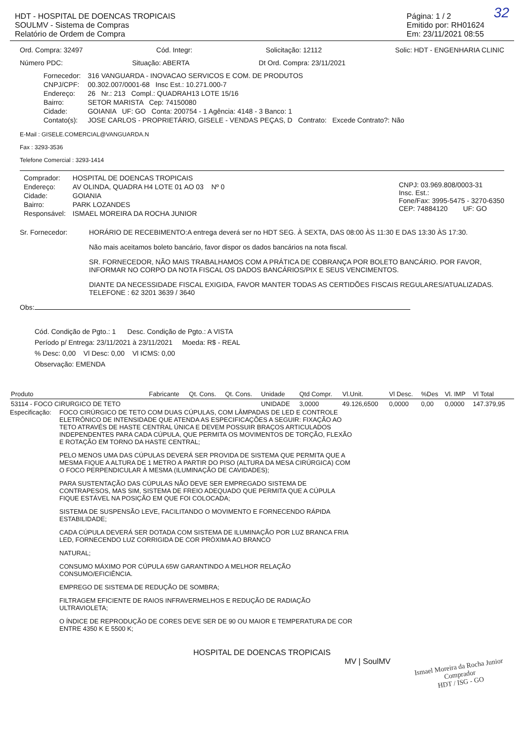32
HDT - HOSPITAL DE DOENCAS TROPICAIS
SOULMV - Sistema de Compras
Relatório de Ordem de Compra
Página: 1 / 2
Emitido por: RH01624
Em: 23/11/2021 08:55
Ord. Compra: 32497 Cód. Integr: Solicitação: 12112 Solic: HDT - ENGENHARIA CLINIC
Número PDC: Situação: ABERTA Dt Ord. Compra: 23/11/2021
| Fornecedor: | 316 VANGUARDA - INOVACAO SERVICOS E COM. DE PRODUTOS |
| CNPJ/CPF: | 00.302.007/0001-68 Insc Est.: 10.271.000-7 |
| Endereço: | 26 Nr.: 213 Compl.: QUADRAH13 LOTE 15/16 |
| Bairro: | SETOR MARISTA Cep: 74150080 |
| Cidade: | GOIANIA UF: GO Conta: 200754 - 1 Agência: 4148 - 3 Banco: 1 |
| Contato(s): | JOSE CARLOS - PROPRIETÁRIO, GISELE - VENDAS PEÇAS, D Contrato: Excede Contrato?: Não |
E-Mail : GISELE.COMERCIAL@VANGUARDA.N
Fax : 3293-3536
Telefone Comercial : 3293-1414
| Comprador: | HOSPITAL DE DOENCAS TROPICAIS |
| Endereço: | AV OLINDA, QUADRA H4 LOTE 01 AO 03 Nº 0 |
| Cidade: | GOIANIA |
| Bairro: | PARK LOZANDES |
| Responsável: | ISMAEL MOREIRA DA ROCHA JUNIOR |
CNPJ: 03.969.808/0003-31
Insc. Est.:
Fone/Fax: 3995-5475 - 3270-6350
CEP: 74884120 UF: GO
Sr. Fornecedor: HORÁRIO DE RECEBIMENTO:A entrega deverá ser no HDT SEG. À SEXTA, DAS 08:00 ÀS 11:30 E DAS 13:30 ÀS 17:30.
Não mais aceitamos boleto bancário, favor dispor os dados bancários na nota fiscal.
SR. FORNECEDOR, NÃO MAIS TRABALHAMOS COM A PRÁTICA DE COBRANÇA POR BOLETO BANCÁRIO. POR FAVOR, INFORMAR NO CORPO DA NOTA FISCAL OS DADOS BANCÁRIOS/PIX E SEUS VENCIMENTOS.
DIANTE DA NECESSIDADE FISCAL EXIGIDA, FAVOR MANTER TODAS AS CERTIDÕES FISCAIS REGULARES/ATUALIZADAS.
TELEFONE : 62 3201 3639 / 3640
Obs:
Cód. Condição de Pgto.: 1 Desc. Condição de Pgto.: A VISTA
Período p/ Entrega: 23/11/2021 à 23/11/2021 Moeda: R$ - REAL
% Desc: 0,00 Vl Desc: 0,00 Vl ICMS: 0,00
Observação: EMENDA
| Produto | Fabricante | Qt. Cons. | Qt. Cons. | Unidade | Qtd Compr. | Vl.Unit. | Vl Desc. | %Des | Vl. IMP | Vl Total |
| --- | --- | --- | --- | --- | --- | --- | --- | --- | --- | --- |
| 53114 - FOCO CIRURGICO DE TETO | | | | UNIDADE | 3,0000 | 49.126,6500 | 0,0000 | 0,00 | 0,0000 | 147.379,95 |
Especificação:
FOCO CIRÚRGICO DE TETO COM DUAS CÚPULAS, COM LÂMPADAS DE LED E CONTROLE ELETRÔNICO DE INTENSIDADE QUE ATENDA AS ESPECIFICAÇÕES A SEGUIR: FIXAÇÃO AO TETO ATRAVÉS DE HASTE CENTRAL ÚNICA E DEVEM POSSUIR BRAÇOS ARTICULADOS INDEPENDENTES PARA CADA CÚPULA, QUE PERMITA OS MOVIMENTOS DE TORÇÃO, FLEXÃO E ROTAÇÃO EM TORNO DA HASTE CENTRAL;
PELO MENOS UMA DAS CÚPULAS DEVERÁ SER PROVIDA DE SISTEMA QUE PERMITA QUE A MESMA FIQUE A ALTURA DE 1 METRO A PARTIR DO PISO (ALTURA DA MESA CIRÚRGICA) COM O FOCO PERPENDICULAR À MESMA (ILUMINAÇÃO DE CAVIDADES);
PARA SUSTENTAÇÃO DAS CÚPULAS NÃO DEVE SER EMPREGADO SISTEMA DE CONTRAPESOS, MAS SIM, SISTEMA DE FREIO ADEQUADO QUE PERMITA QUE A CÚPULA FIQUE ESTÁVEL NA POSIÇÃO EM QUE FOI COLOCADA;
SISTEMA DE SUSPENSÃO LEVE, FACILITANDO O MOVIMENTO E FORNECENDO RÁPIDA ESTABILIDADE;
CADA CÚPULA DEVERÁ SER DOTADA COM SISTEMA DE ILUMINAÇÃO POR LUZ BRANCA FRIA LED, FORNECENDO LUZ CORRIGIDA DE COR PRÓXIMA AO BRANCO
NATURAL;
CONSUMO MÁXIMO POR CÚPULA 65W GARANTINDO A MELHOR RELAÇÃO CONSUMO/EFICIÊNCIA.
EMPREGO DE SISTEMA DE REDUÇÃO DE SOMBRA;
FILTRAGEM EFICIENTE DE RAIOS INFRAVERMELHOS E REDUÇÃO DE RADIAÇÃO ULTRAVIOLETA;
O ÍNDICE DE REPRODUÇÃO DE CORES DEVE SER DE 90 OU MAIOR E TEMPERATURA DE COR ENTRE 4350 K E 5500 K;
HOSPITAL DE DOENCAS TROPICAIS
MV | SoulMV
Ismael Moreira da Rocha Junior
Comprador
HDT / ISG - GO